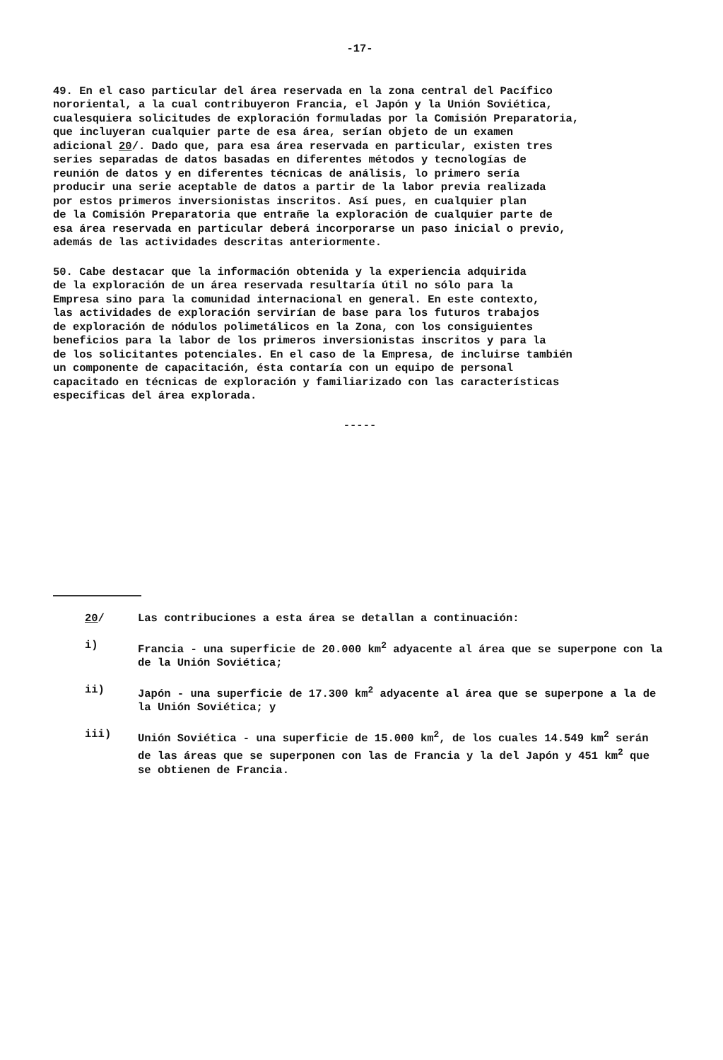-17-
49. En el caso particular del área reservada en la zona central del Pacífico nororiental, a la cual contribuyeron Francia, el Japón y la Unión Soviética, cualesquiera solicitudes de exploración formuladas por la Comisión Preparatoria, que incluyeran cualquier parte de esa área, serían objeto de un examen adicional 20/. Dado que, para esa área reservada en particular, existen tres series separadas de datos basadas en diferentes métodos y tecnologías de reunión de datos y en diferentes técnicas de análisis, lo primero sería producir una serie aceptable de datos a partir de la labor previa realizada por estos primeros inversionistas inscritos. Así pues, en cualquier plan de la Comisión Preparatoria que entrañe la exploración de cualquier parte de esa área reservada en particular deberá incorporarse un paso inicial o previo, además de las actividades descritas anteriormente.
50. Cabe destacar que la información obtenida y la experiencia adquirida de la exploración de un área reservada resultaría útil no sólo para la Empresa sino para la comunidad internacional en general. En este contexto, las actividades de exploración servirían de base para los futuros trabajos de exploración de nódulos polimetálicos en la Zona, con los consiguientes beneficios para la labor de los primeros inversionistas inscritos y para la de los solicitantes potenciales. En el caso de la Empresa, de incluirse también un componente de capacitación, ésta contaría con un equipo de personal capacitado en técnicas de exploración y familiarizado con las características específicas del área explorada.
-----
20/ Las contribuciones a esta área se detallan a continuación:
i) Francia - una superficie de 20.000 km<sup>2</sup> adyacente al área que se superpone con la de la Unión Soviética;
ii) Japón - una superficie de 17.300 km<sup>2</sup> adyacente al área que se superpone a la de la Unión Soviética; y
iii) Unión Soviética - una superficie de 15.000 km<sup>2</sup>, de los cuales 14.549 km<sup>2</sup> serán de las áreas que se superponen con las de Francia y la del Japón y 451 km<sup>2</sup> que se obtienen de Francia.